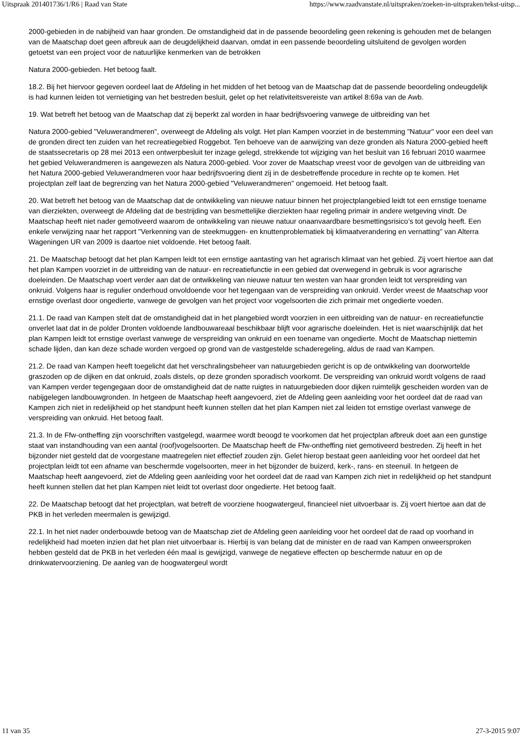Uitspraak 201401736/1/R6 | Raad van State https://www.raadvanstate.nl/uitspraken/zoeken-in-uitspraken/tekst-uitsp...
2000-gebieden in de nabijheid van haar gronden. De omstandigheid dat in de passende beoordeling geen rekening is gehouden met de belangen van de Maatschap doet geen afbreuk aan de deugdelijkheid daarvan, omdat in een passende beoordeling uitsluitend de gevolgen worden getoetst van een project voor de natuurlijke kenmerken van de betrokken
Natura 2000-gebieden. Het betoog faalt.
18.2. Bij het hiervoor gegeven oordeel laat de Afdeling in het midden of het betoog van de Maatschap dat de passende beoordeling ondeugdelijk is had kunnen leiden tot vernietiging van het bestreden besluit, gelet op het relativiteitsvereiste van artikel 8:69a van de Awb.
19. Wat betreft het betoog van de Maatschap dat zij beperkt zal worden in haar bedrijfsvoering vanwege de uitbreiding van het
Natura 2000-gebied "Veluwerandmeren", overweegt de Afdeling als volgt. Het plan Kampen voorziet in de bestemming "Natuur" voor een deel van de gronden direct ten zuiden van het recreatiegebied Roggebot. Ten behoeve van de aanwijzing van deze gronden als Natura 2000-gebied heeft de staatssecretaris op 28 mei 2013 een ontwerpbesluit ter inzage gelegd, strekkende tot wijziging van het besluit van 16 februari 2010 waarmee het gebied Veluwerandmeren is aangewezen als Natura 2000-gebied. Voor zover de Maatschap vreest voor de gevolgen van de uitbreiding van het Natura 2000-gebied Veluwerandmeren voor haar bedrijfsvoering dient zij in de desbetreffende procedure in rechte op te komen. Het projectplan zelf laat de begrenzing van het Natura 2000-gebied "Veluwerandmeren" ongemoeid. Het betoog faalt.
20. Wat betreft het betoog van de Maatschap dat de ontwikkeling van nieuwe natuur binnen het projectplangebied leidt tot een ernstige toename van dierziekten, overweegt de Afdeling dat de bestrijding van besmettelijke dierziekten haar regeling primair in andere wetgeving vindt. De Maatschap heeft niet nader gemotiveerd waarom de ontwikkeling van nieuwe natuur onaanvaardbare besmettingsrisico’s tot gevolg heeft. Een enkele verwijzing naar het rapport "Verkenning van de steekmuggen- en knuttenproblematiek bij klimaatverandering en vernatting" van Alterra Wageningen UR van 2009 is daartoe niet voldoende. Het betoog faalt.
21. De Maatschap betoogt dat het plan Kampen leidt tot een ernstige aantasting van het agrarisch klimaat van het gebied. Zij voert hiertoe aan dat het plan Kampen voorziet in de uitbreiding van de natuur- en recreatiefunctie in een gebied dat overwegend in gebruik is voor agrarische doeleinden. De Maatschap voert verder aan dat de ontwikkeling van nieuwe natuur ten westen van haar gronden leidt tot verspreiding van onkruid. Volgens haar is regulier onderhoud onvoldoende voor het tegengaan van de verspreiding van onkruid. Verder vreest de Maatschap voor ernstige overlast door ongedierte, vanwege de gevolgen van het project voor vogelsoorten die zich primair met ongedierte voeden.
21.1. De raad van Kampen stelt dat de omstandigheid dat in het plangebied wordt voorzien in een uitbreiding van de natuur- en recreatiefunctie onverlet laat dat in de polder Dronten voldoende landbouwareaal beschikbaar blijft voor agrarische doeleinden. Het is niet waarschijnlijk dat het plan Kampen leidt tot ernstige overlast vanwege de verspreiding van onkruid en een toename van ongedierte. Mocht de Maatschap niettemin schade lijden, dan kan deze schade worden vergoed op grond van de vastgestelde schaderegeling, aldus de raad van Kampen.
21.2. De raad van Kampen heeft toegelicht dat het verschralingsbeheer van natuurgebieden gericht is op de ontwikkeling van doorwortelde graszoden op de dijken en dat onkruid, zoals distels, op deze gronden sporadisch voorkomt. De verspreiding van onkruid wordt volgens de raad van Kampen verder tegengegaan door de omstandigheid dat de natte ruigtes in natuurgebieden door dijken ruimtelijk gescheiden worden van de nabijgelegen landbouwgronden. In hetgeen de Maatschap heeft aangevoerd, ziet de Afdeling geen aanleiding voor het oordeel dat de raad van Kampen zich niet in redelijkheid op het standpunt heeft kunnen stellen dat het plan Kampen niet zal leiden tot ernstige overlast vanwege de verspreiding van onkruid. Het betoog faalt.
21.3. In de Ffw-ontheffing zijn voorschriften vastgelegd, waarmee wordt beoogd te voorkomen dat het projectplan afbreuk doet aan een gunstige staat van instandhouding van een aantal (roof)vogelsoorten. De Maatschap heeft de Ffw-ontheffing niet gemotiveerd bestreden. Zij heeft in het bijzonder niet gesteld dat de voorgestane maatregelen niet effectief zouden zijn. Gelet hierop bestaat geen aanleiding voor het oordeel dat het projectplan leidt tot een afname van beschermde vogelsoorten, meer in het bijzonder de buizerd, kerk-, rans- en steenuil. In hetgeen de Maatschap heeft aangevoerd, ziet de Afdeling geen aanleiding voor het oordeel dat de raad van Kampen zich niet in redelijkheid op het standpunt heeft kunnen stellen dat het plan Kampen niet leidt tot overlast door ongedierte. Het betoog faalt.
22. De Maatschap betoogt dat het projectplan, wat betreft de voorziene hoogwatergeul, financieel niet uitvoerbaar is. Zij voert hiertoe aan dat de PKB in het verleden meermalen is gewijzigd.
22.1. In het niet nader onderbouwde betoog van de Maatschap ziet de Afdeling geen aanleiding voor het oordeel dat de raad op voorhand in redelijkheid had moeten inzien dat het plan niet uitvoerbaar is. Hierbij is van belang dat de minister en de raad van Kampen onweersproken hebben gesteld dat de PKB in het verleden één maal is gewijzigd, vanwege de negatieve effecten op beschermde natuur en op de drinkwatervoorziening. De aanleg van de hoogwatergeul wordt
11 van 35 27-3-2015 9:07